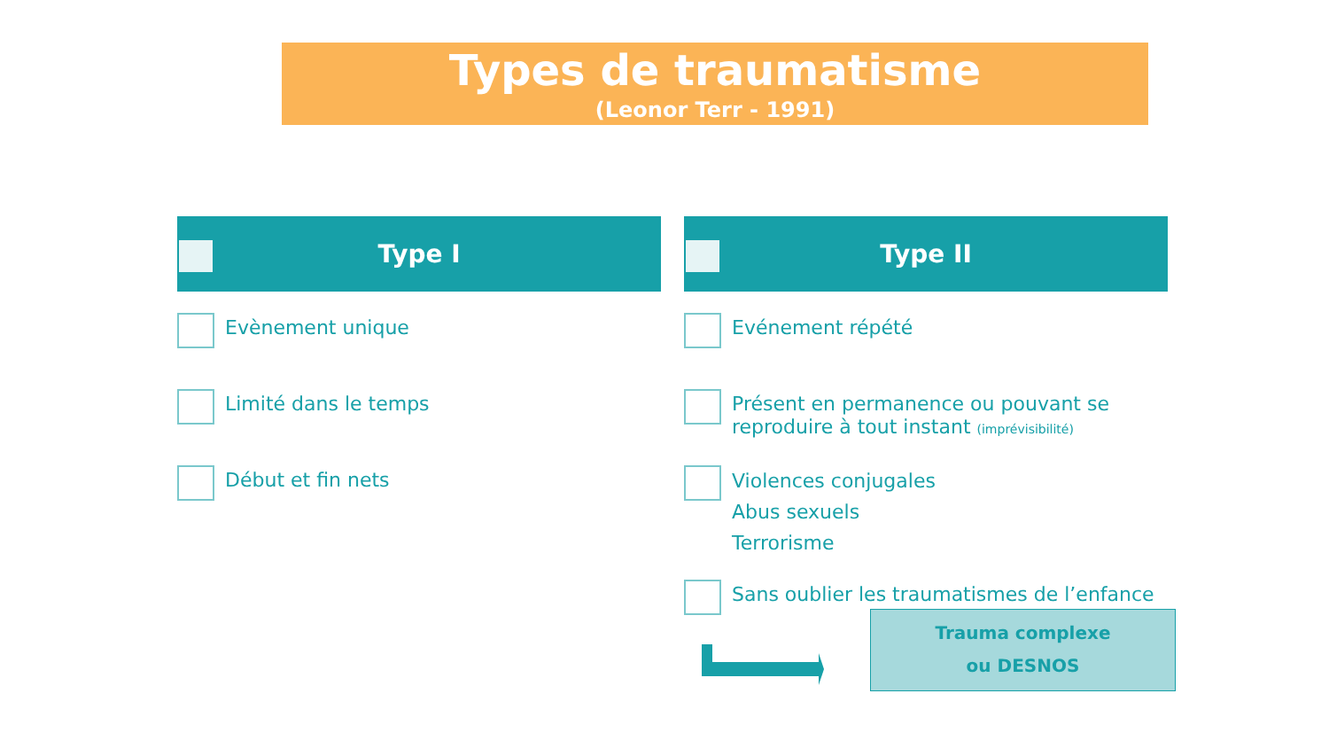Types de traumatisme
(Leonor Terr - 1991)
Type I
Evènement unique
Limité dans le temps
Début et fin nets
Type II
Evénement répété
Présent en permanence ou pouvant se reproduire à tout instant (imprévisibilité)
Violences conjugales
Abus sexuels
Terrorisme
Sans oublier les traumatismes de l’enfance
Trauma complexe
ou DESNOS